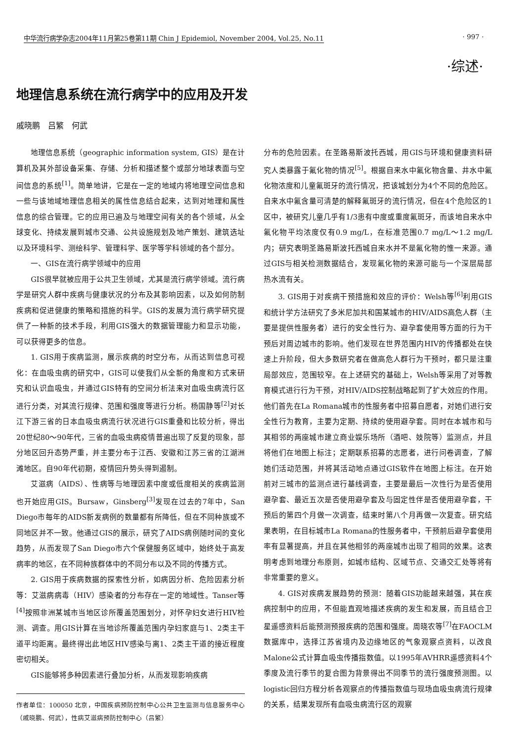中华流行病学杂志2004年11月第25卷第11期 Chin J Epidemiol, November 2004, Vol.25, No.11 · 997 ·
·综述·
地理信息系统在流行病学中的应用及开发
戚晓鹏　吕繁　何武
地理信息系统（geographic information system, GIS）是在计算机及其外部设备采集、存储、分析和描述整个或部分地球表面与空间信息的系统<sup>[1]</sup>。简单地讲，它是在一定的地域内将地理空间信息和一些与该地域地理信息相关的属性信息结合起来，达到对地理和属性信息的综合管理。它的应用已遍及与地理空间有关的各个领域，从全球变化、持续发展到城市交通、公共设施规划及地产策划、建筑选址以及环境科学、测绘科学、管理科学、医学等学科领域的各个部分。
一、GIS在流行病学领域中的应用
GIS很早就被应用于公共卫生领域，尤其是流行病学领域。流行病学是研究人群中疾病与健康状况的分布及其影响因素，以及如何防制疾病和促进健康的策略和措施的科学。GIS的发展为流行病学研究提供了一种新的技术手段，利用GIS强大的数据管理能力和显示功能，可以获得更多的信息。
1. GIS用于疾病监测，展示疾病的时空分布，从而达到信息可视化：在血吸虫病的研究中，GIS可以使我们从全新的角度和方式来研究和认识血吸虫，并通过GIS特有的空间分析法来对血吸虫病流行区进行分类，对其流行规律、范围和强度等进行分析。杨国静等<sup>[2]</sup>对长江下游三省的日本血吸虫病流行状况进行GIS重叠和比较分析，得出20世纪80～90年代，三省的血吸虫病疫情普遍出现了反复的现象，部分地区回升态势严重，并主要分布于江西、安徽和江苏三省的江湖洲滩地区。自90年代初期，疫情回升势头得到遏制。
艾滋病（AIDS）、性病等与地理因素中度或低度相关的疾病监测也开始应用GIS。Bursaw，Ginsberg<sup>[3]</sup>发现在过去的7年中，San Diego市每年的AIDS新发病例的数量都有所降低，但在不同种族或不同地区并不一致。他通过GIS的展示，研究了AIDS病例随时间的变化趋势，从而发现了San Diego市六个保健服务区域中，始终处于高发病率的地区，在不同种族群体中的不同分布以及不同的传播方式。
2. GIS用于疾病数据的探索性分析，如病因分析、危险因素分析等：艾滋病病毒（HIV）感染者的分布存在一定的地域性。Tanser等<sup>[4]</sup>按照非洲某城市当地区诊所覆盖范围划分，对怀孕妇女进行HIV检测、调查。用GIS计算在当地诊所覆盖范围内孕妇家庭与1、2类主干道平均距离。最终得出此地区HIV感染与离1、2类主干道的接近程度密切相关。
GIS能够将多种因素进行叠加分析，从而发现影响疾病
作者单位：100050 北京，中国疾病预防控制中心公共卫生监测与信息服务中心（戚晓鹏、何武），性病艾滋病预防控制中心（吕繁）
分布的危险因素。在圣路易斯波托西城，用GIS与环境和健康资料研究人类暴露于氟化物的情况<sup>[5]</sup>。根据自来水中氟化物含量、井水中氟化物浓度和儿童氟斑牙的流行情况，把该城划分为4个不同的危险区。自来水中氟含量可清楚的解释氟斑牙的流行情况，但在4个危险区的1区中，被研究儿童几乎有1/3患有中度或重度氟斑牙，而该地自来水中氟化物平均浓度仅有0.9 mg/L，在标准范围0.7 mg/L～1.2 mg/L内；研究表明圣路易斯波托西城自来水并不是氟化物的惟一来源。通过GIS与相关检测数据结合，发现氟化物的来源可能与一个深层局部热水流有关。
3. GIS用于对疾病干预措施和效应的评价：Welsh等<sup>[6]</sup>利用GIS和统计学方法研究了多米尼加共和国某城市的HIV/AIDS高危人群（主要是提供性服务者）进行的安全性行为、避孕套使用等方面的行为干预后对周边城市的影响。他们发现在世界范围内HIV的传播都处在快速上升阶段，但大多数研究者在做高危人群行为干预时，都只是注重局部效应，范围较窄。在上述研究的基础上，Welsh等采用了对等教育模式进行行为干预，对HIV/AIDS控制战略起到了扩大效应的作用。他们首先在La Romana城市的性服务者中招募自愿者，对她们进行安全性行为教育，主要为定期、持续的使用避孕套。同时在本城市和与其相邻的两座城市建立商业娱乐场所（酒吧、妓院等）监测点，并且将他们在地图上标注；定期联系招募的志愿者，进行问卷调查，了解她们活动范围，并将其活动地点通过GIS软件在地图上标注。在开始前对三城市的监测点进行基线调查，主要是最后一次性行为是否使用避孕套、最近五次是否使用避孕套及与固定性伴是否使用避孕套，干预后的第四个月做一次调查，结束时第八个月再做一次复查。研究结果表明，在目标城市La Romana的性服务者中，干预前后避孕套使用率有显著提高，并且在其他相邻的两座城市出现了相同的效果。这表明考虑到地理分布原则，如城市结构、区域节点、交通交汇处等将有非常重要的意义。
4. GIS对疾病发展趋势的预测：随着GIS功能越来越强，其在疾病控制中的应用，不但能直观地描述疾病的发生和发展，而且结合卫星遥感资料后能预测预报疾病的范围和强度。周晓农等<sup>[7]</sup>在FAOCLM数据库中，选择江苏省境内及边缘地区的气象观察点资料，以改良Malone公式计算血吸虫传播指数值。以1995年AVHRR遥感资料4个季度及流行季节的复合图为背景得出不同季节的流行强度预测图。以logistic回归方程分析各观察点的传播指数值与现场血吸虫病流行规律的关系，结果发现所有血吸虫病流行区的观察